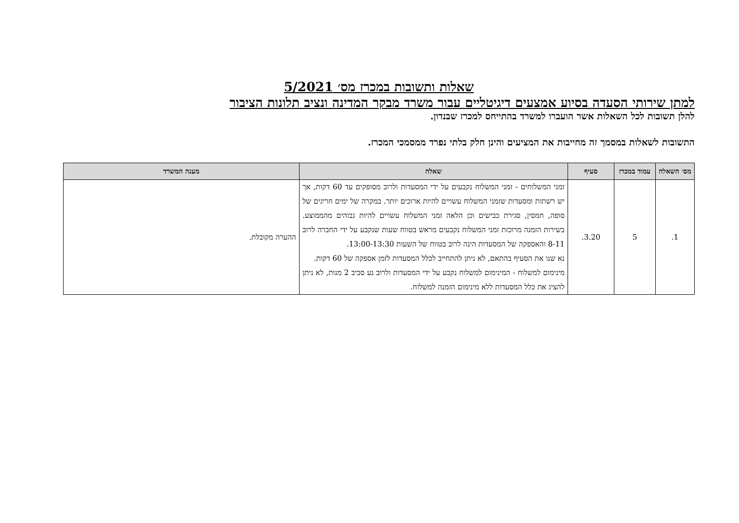שאלות ותשובות במכרז מס׳ 5/2021
למתן שירותי הסעדה בסיוע אמצעים דיגיטליים עבור משרד מבקר המדינה ונציב תלונות הציבור
להלן תשובות לכל השאלות אשר הועברו למשרד בהתייחס למכרז שבנדון.
התשובות לשאלות במסמך זה מחייבות את המציעים והינן חלק בלתי נפרד ממסמכי המכרז.
| מס׳ השאלה | עמוד במכרז | סעיף | שאלה | מענה המשרד |
| --- | --- | --- | --- | --- |
| 1. | 5 | 3.20. | זמני המשלוחים - זמני המשלוח נקבעים על ידי המסעדות ולרוב מסופקים עד 60 דקות, אך יש רשתות ומסעדות שזמני המשלוח עשויים להיות ארוכים יותר. במקרה של ימים חריגים של סופה, חמסין, סגירת כבישים וכן הלאה זמני המשלוח עשויים להיות גבוהים מהממוצע. בשירות הזמנה מרוכזת זמני המשלוח נקבעים מראש בטווח שעות שנקבע על ידי החברה לרוב 8-11 והאספקה של המסעדות הינה לרוב בטווח של השעות 13:00-13:30. נא שנו את הסעיף בהתאם, לא ניתן להתחייב לכלל המסעדות לזמן אספקה של 60 דקות. מינימום למשלוח - המינימום למשלוח נקבע על ידי המסעדות ולרוב נע סביב 2 מנות, לא ניתן להציג את כלל המסעדות ללא מינימום הזמנה למשלוח. | ההערה מקובלת. |